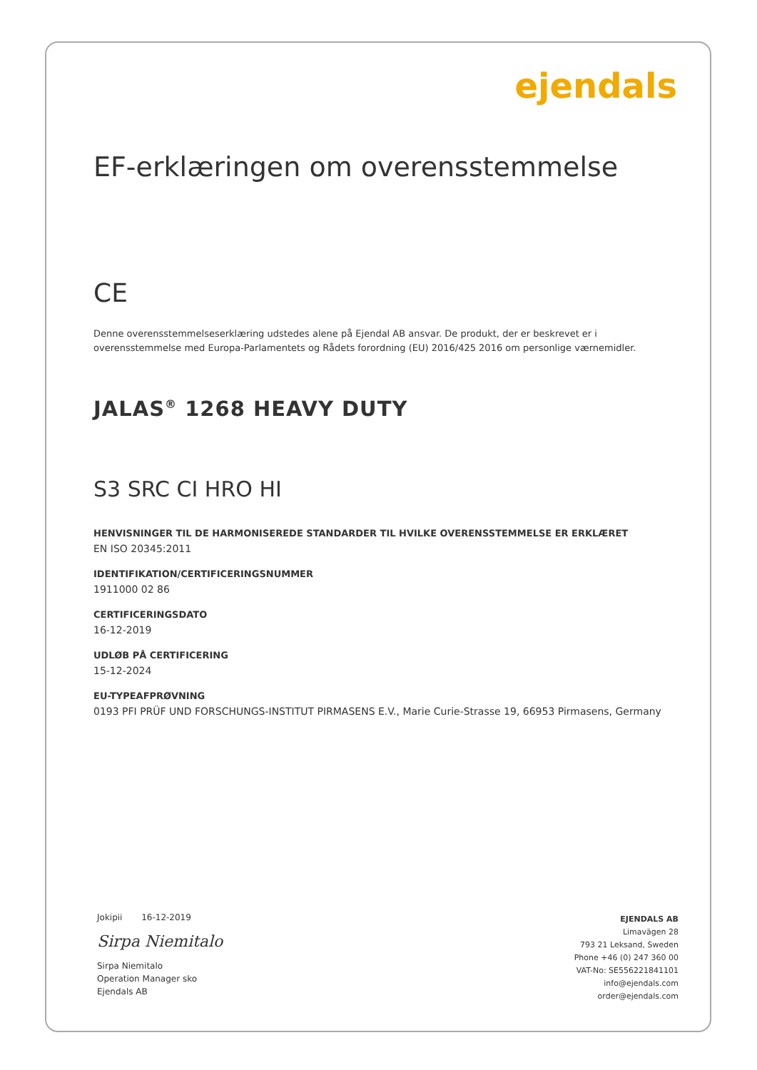ejendals
EF-erklæringen om overensstemmelse
CE
Denne overensstemmelseserklæring udstedes alene på Ejendal AB ansvar. De produkt, der er beskrevet er i overensstemmelse med Europa-Parlamentets og Rådets forordning (EU) 2016/425 2016 om personlige værnemidler.
JALAS<sup>®</sup> 1268 HEAVY DUTY
S3 SRC CI HRO HI
HENVISNINGER TIL DE HARMONISEREDE STANDARDER TIL HVILKE OVERENSSTEMMELSE ER ERKLÆRET
EN ISO 20345:2011
IDENTIFIKATION/CERTIFICERINGSNUMMER
1911000 02 86
CERTIFICERINGSDATO
16-12-2019
UDLØB PÅ CERTIFICERING
15-12-2024
EU-TYPEAFPRØVNING
0193 PFI PRÜF UND FORSCHUNGS-INSTITUT PIRMASENS E.V., Marie Curie-Strasse 19, 66953 Pirmasens, Germany
Jokipii 16-12-2019
Sirpa Niemitalo
Sirpa Niemitalo
Operation Manager sko
Ejendals AB
EJENDALS AB
Limavägen 28
793 21 Leksand, Sweden
Phone +46 (0) 247 360 00
VAT-No: SE556221841101
info@ejendals.com
order@ejendals.com